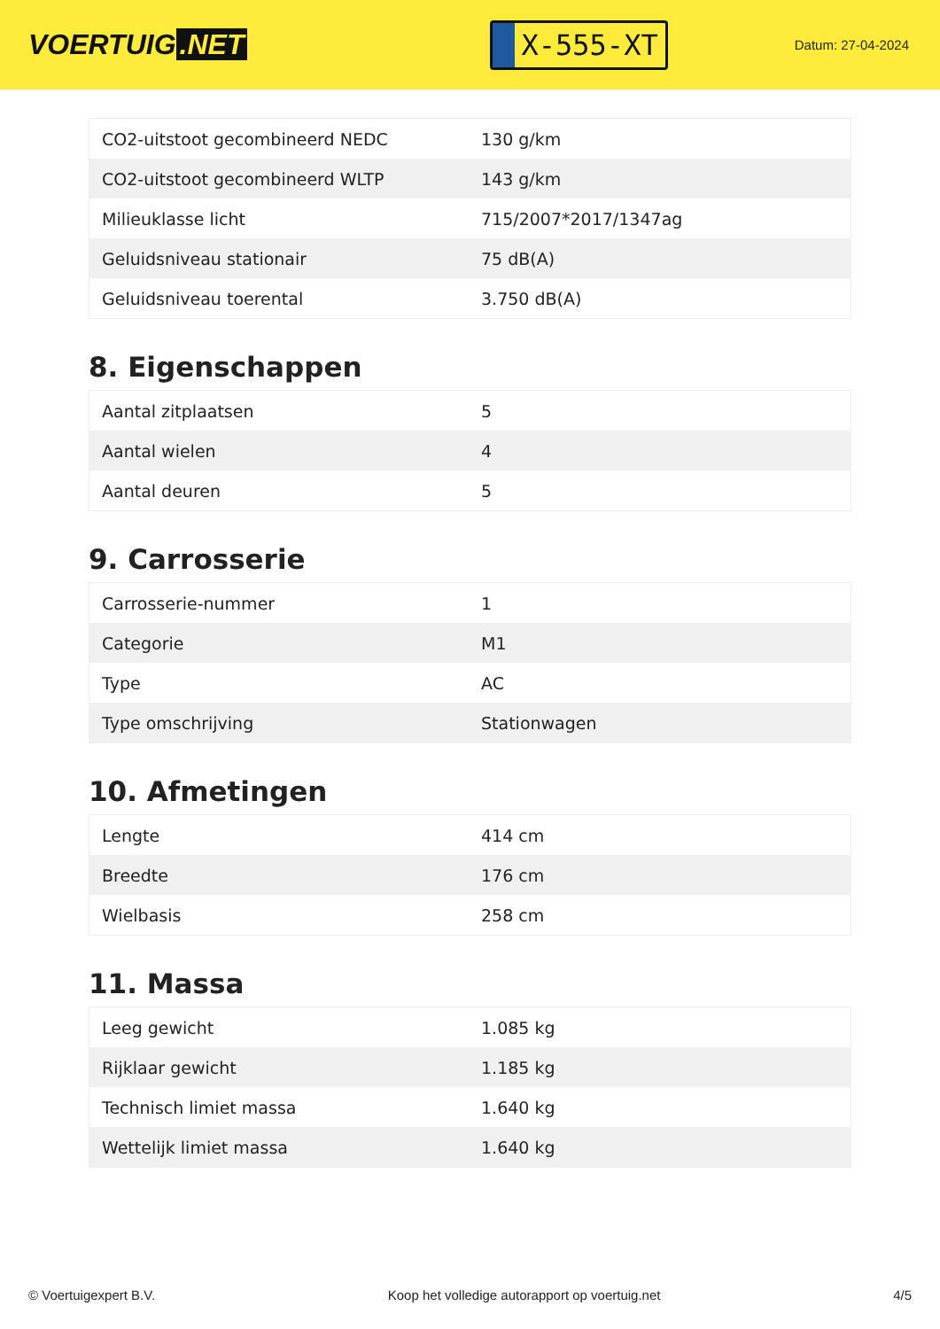VOERTUIG.NET
X-555-XT
Datum: 27-04-2024
| CO2-uitstoot gecombineerd NEDC | 130 g/km |
| CO2-uitstoot gecombineerd WLTP | 143 g/km |
| Milieuklasse licht | 715/2007*2017/1347ag |
| Geluidsniveau stationair | 75 dB(A) |
| Geluidsniveau toerental | 3.750 dB(A) |
8. Eigenschappen
| Aantal zitplaatsen | 5 |
| Aantal wielen | 4 |
| Aantal deuren | 5 |
9. Carrosserie
| Carrosserie-nummer | 1 |
| Categorie | M1 |
| Type | AC |
| Type omschrijving | Stationwagen |
10. Afmetingen
| Lengte | 414 cm |
| Breedte | 176 cm |
| Wielbasis | 258 cm |
11. Massa
| Leeg gewicht | 1.085 kg |
| Rijklaar gewicht | 1.185 kg |
| Technisch limiet massa | 1.640 kg |
| Wettelijk limiet massa | 1.640 kg |
© Voertuigexpert B.V. Koop het volledige autorapport op voertuig.net 4/5